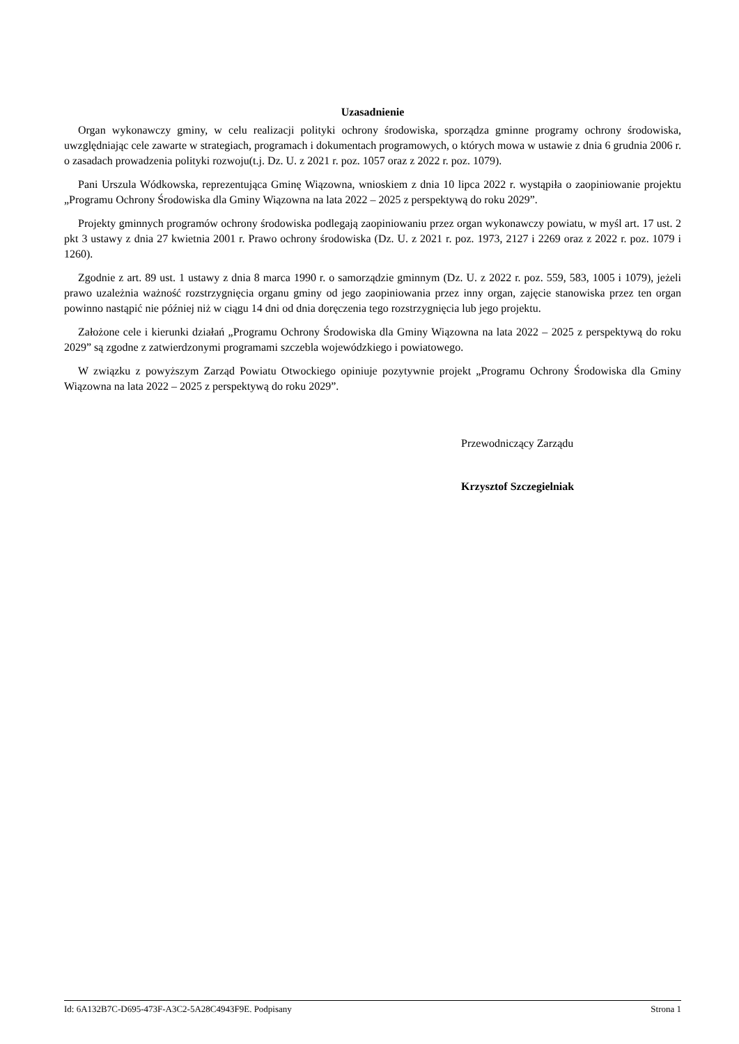Uzasadnienie
Organ wykonawczy gminy, w celu realizacji polityki ochrony środowiska, sporządza gminne programy ochrony środowiska, uwzględniając cele zawarte w strategiach, programach i dokumentach programowych, o których mowa w ustawie z dnia 6 grudnia 2006 r. o zasadach prowadzenia polityki rozwoju(t.j. Dz. U. z 2021 r. poz. 1057 oraz z 2022 r. poz. 1079).
Pani Urszula Wódkowska, reprezentująca Gminę Wiązowna, wnioskiem z dnia 10 lipca 2022 r. wystąpiła o zaopiniowanie projektu „Programu Ochrony Środowiska dla Gminy Wiązowna na lata 2022 – 2025 z perspektywą do roku 2029”.
Projekty gminnych programów ochrony środowiska podlegają zaopiniowaniu przez organ wykonawczy powiatu, w myśl art. 17 ust. 2 pkt 3 ustawy z dnia 27 kwietnia 2001 r. Prawo ochrony środowiska (Dz. U. z 2021 r. poz. 1973, 2127 i 2269 oraz z 2022 r. poz. 1079 i 1260).
Zgodnie z art. 89 ust. 1 ustawy z dnia 8 marca 1990 r. o samorządzie gminnym (Dz. U. z 2022 r. poz. 559, 583, 1005 i 1079), jeżeli prawo uzależnia ważność rozstrzygnięcia organu gminy od jego zaopiniowania przez inny organ, zajęcie stanowiska przez ten organ powinno nastąpić nie później niż w ciągu 14 dni od dnia doręczenia tego rozstrzygnięcia lub jego projektu.
Założone cele i kierunki działań „Programu Ochrony Środowiska dla Gminy Wiązowna na lata 2022 – 2025 z perspektywą do roku 2029” są zgodne z zatwierdzonymi programami szczebla wojewódzkiego i powiatowego.
W związku z powyższym Zarząd Powiatu Otwockiego opiniuje pozytywnie projekt „Programu Ochrony Środowiska dla Gminy Wiązowna na lata 2022 – 2025 z perspektywą do roku 2029”.
Przewodniczący Zarządu
Krzysztof Szczegielniak
Id: 6A132B7C-D695-473F-A3C2-5A28C4943F9E. Podpisany Strona 1